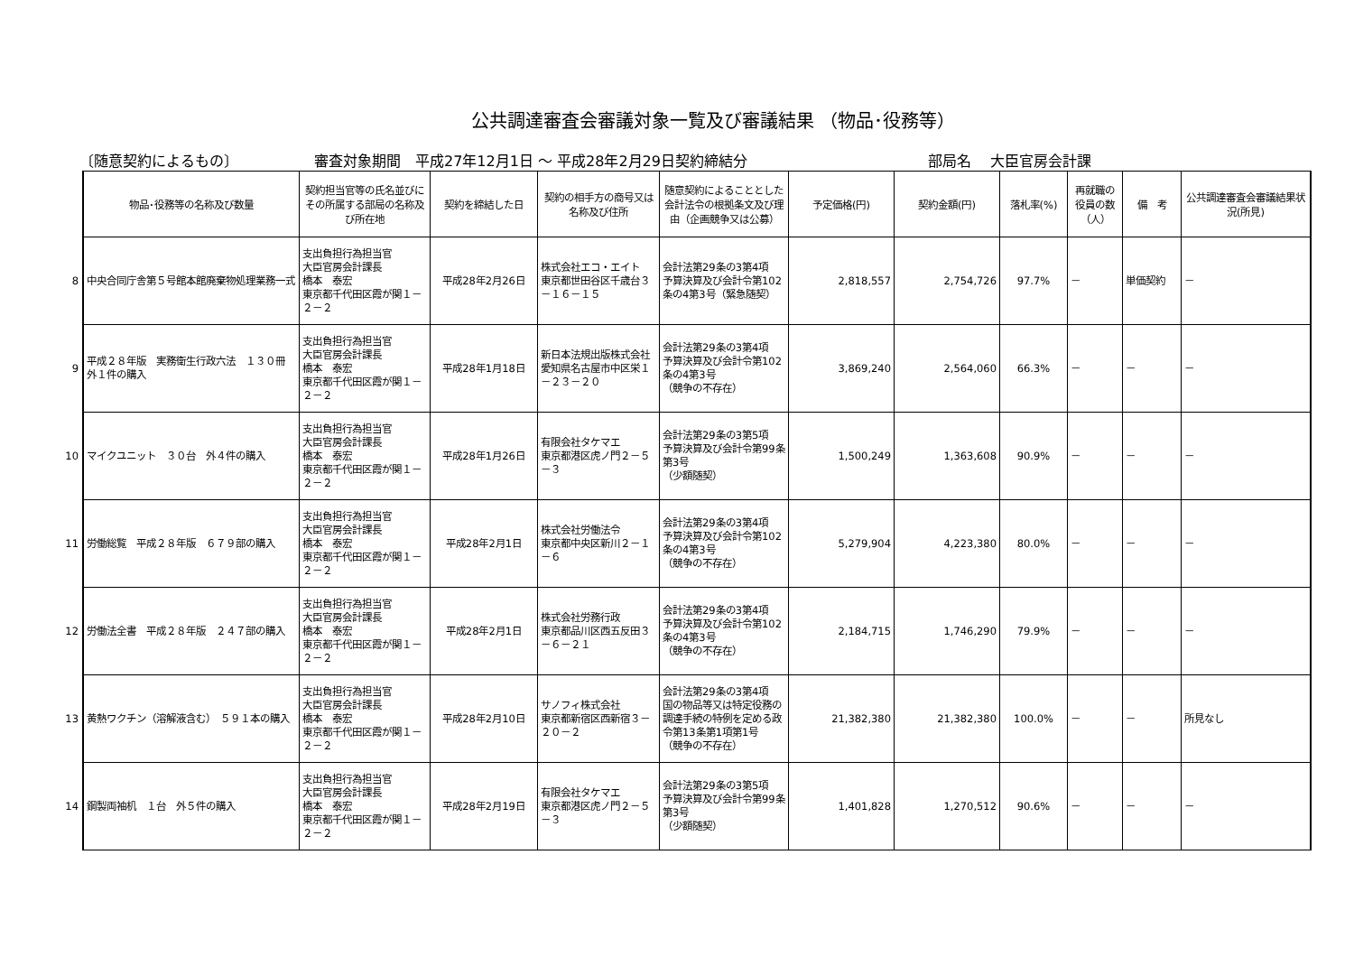公共調達審査会審議対象一覧及び審議結果 （物品･役務等）
〔随意契約によるもの〕 審査対象期間　平成27年12月1日 ～ 平成28年2月29日契約締結分 部局名　 大臣官房会計課
| | 物品･役務等の名称及び数量 | 契約担当官等の氏名並びにその所属する部局の名称及び所在地 | 契約を締結した日 | 契約の相手方の商号又は名称及び住所 | 随意契約によることとした会計法令の根拠条文及び理由（企画競争又は公募） | 予定価格(円) | 契約金額(円) | 落札率(%) | 再就職の役員の数（人） | 備 考 | 公共調達審査会審議結果状況(所見) |
| 8 | 中央合同庁舎第５号館本館廃棄物処理業務一式 | 支出負担行為担当官 大臣官房会計課長 橋本 泰宏 東京都千代田区霞が関１－２－２ | 平成28年2月26日 | 株式会社エコ・エイト 東京都世田谷区千歳台３－１６－１５ | 会計法第29条の3第4項 予算決算及び会計令第102条の4第3号（緊急随契） | 2,818,557 | 2,754,726 | 97.7% | － | 単価契約 | － |
| 9 | 平成２８年版 実務衛生行政六法 １３０冊 外１件の購入 | 支出負担行為担当官 大臣官房会計課長 橋本 泰宏 東京都千代田区霞が関１－２－２ | 平成28年1月18日 | 新日本法規出版株式会社 愛知県名古屋市中区栄１－２３－２０ | 会計法第29条の3第4項 予算決算及び会計令第102条の4第3号 （競争の不存在） | 3,869,240 | 2,564,060 | 66.3% | － | － | － |
| 10 | マイクユニット ３０台 外４件の購入 | 支出負担行為担当官 大臣官房会計課長 橋本 泰宏 東京都千代田区霞が関１－２－２ | 平成28年1月26日 | 有限会社タケマエ 東京都港区虎ノ門２－５－３ | 会計法第29条の3第5項 予算決算及び会計令第99条第3号 （少額随契） | 1,500,249 | 1,363,608 | 90.9% | － | － | － |
| 11 | 労働総覧 平成２８年版 ６７９部の購入 | 支出負担行為担当官 大臣官房会計課長 橋本 泰宏 東京都千代田区霞が関１－２－２ | 平成28年2月1日 | 株式会社労働法令 東京都中央区新川２－１－６ | 会計法第29条の3第4項 予算決算及び会計令第102条の4第3号 （競争の不存在） | 5,279,904 | 4,223,380 | 80.0% | － | － | － |
| 12 | 労働法全書 平成２８年版 ２４７部の購入 | 支出負担行為担当官 大臣官房会計課長 橋本 泰宏 東京都千代田区霞が関１－２－２ | 平成28年2月1日 | 株式会社労務行政 東京都品川区西五反田３－６－２１ | 会計法第29条の3第4項 予算決算及び会計令第102条の4第3号 （競争の不存在） | 2,184,715 | 1,746,290 | 79.9% | － | － | － |
| 13 | 黄熱ワクチン（溶解液含む） ５９１本の購入 | 支出負担行為担当官 大臣官房会計課長 橋本 泰宏 東京都千代田区霞が関１－２－２ | 平成28年2月10日 | サノフィ株式会社 東京都新宿区西新宿３－２０－２ | 会計法第29条の3第4項 国の物品等又は特定役務の調達手続の特例を定める政令第13条第1項第1号 （競争の不存在） | 21,382,380 | 21,382,380 | 100.0% | － | － | 所見なし |
| 14 | 鋼製両袖机 １台 外５件の購入 | 支出負担行為担当官 大臣官房会計課長 橋本 泰宏 東京都千代田区霞が関１－２－２ | 平成28年2月19日 | 有限会社タケマエ 東京都港区虎ノ門２－５－３ | 会計法第29条の3第5項 予算決算及び会計令第99条第3号 （少額随契） | 1,401,828 | 1,270,512 | 90.6% | － | － | － |